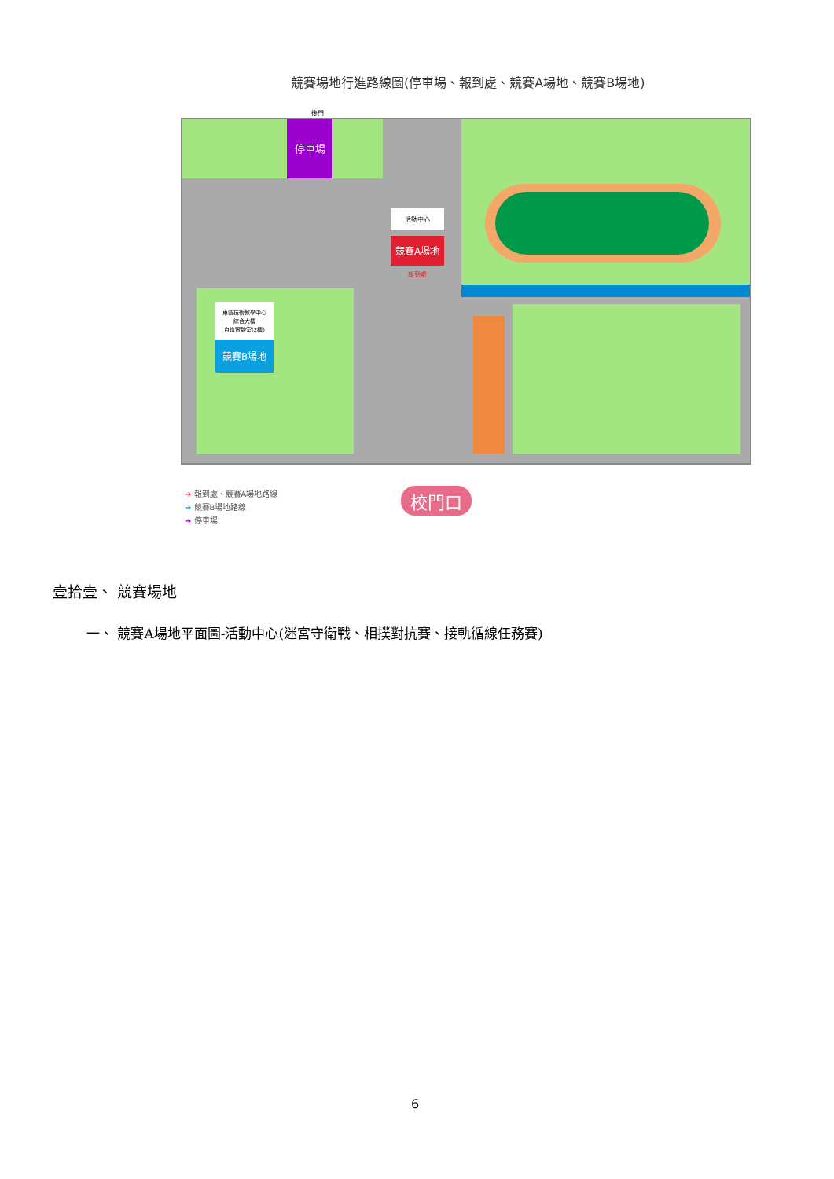競賽場地行進路線圖(停車場、報到處、競賽A場地、競賽B場地)
後門
停車場
活動中心
競賽A場地
報到處
東區技術教學中心
綜合大樓
自造實驗室(2樓)
競賽B場地
➔ 報到處、競賽A場地路線
➔ 競賽B場地路線
➔ 停車場
校門口
壹拾壹、 競賽場地
一、 競賽A場地平面圖-活動中心(迷宮守衛戰、相撲對抗賽、接軌循線任務賽)
6